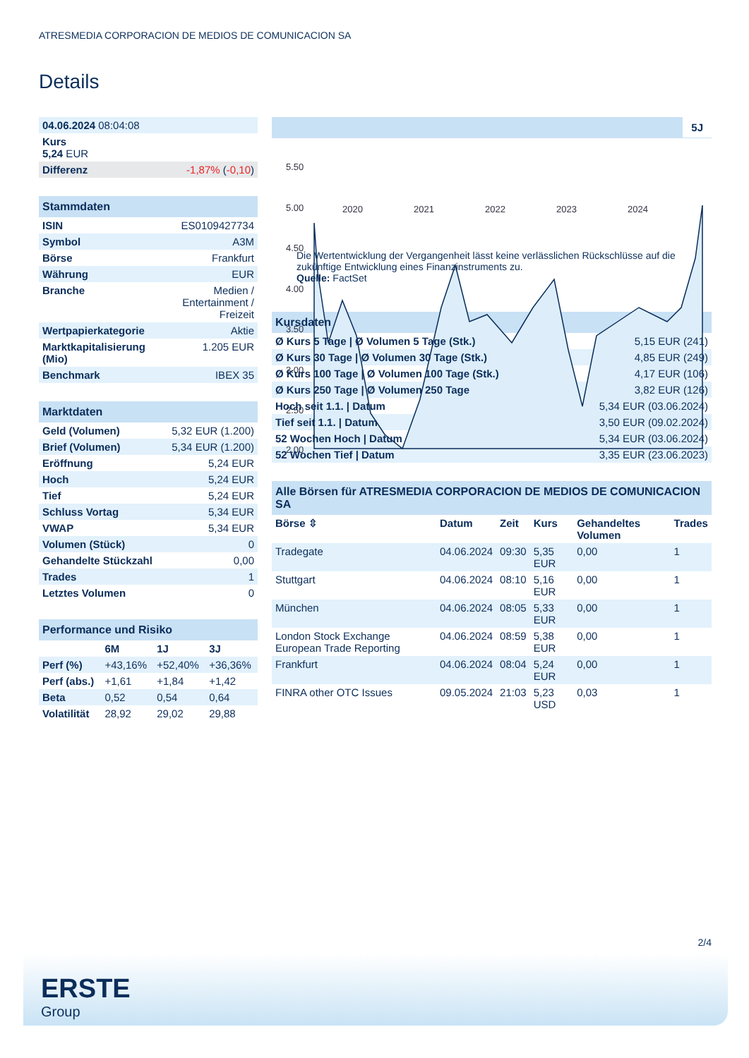ATRESMEDIA CORPORACION DE MEDIOS DE COMUNICACION SA
Details
| 04.06.2024 08:04:08 | |
| Kurs 5,24 EUR | |
| Differenz | -1,87% ( -0,10 ) |
| Stammdaten | |
| --- | --- |
| ISIN | ES0109427734 |
| Symbol | A3M |
| Börse | Frankfurt |
| Währung | EUR |
| Branche | Medien / Entertainment / Freizeit |
| Wertpapierkategorie | Aktie |
| Marktkapitalisierung (Mio) | 1.205 EUR |
| Benchmark | IBEX 35 |
| Marktdaten | |
| --- | --- |
| Geld (Volumen) | 5,32 EUR (1.200) |
| Brief (Volumen) | 5,34 EUR (1.200) |
| Eröffnung | 5,24 EUR |
| Hoch | 5,24 EUR |
| Tief | 5,24 EUR |
| Schluss Vortag | 5,34 EUR |
| VWAP | 5,34 EUR |
| Volumen (Stück) | 0 |
| Gehandelte Stückzahl | 0,00 |
| Trades | 1 |
| Letztes Volumen | 0 |
| Performance und Risiko | | | |
| --- | --- | --- | --- |
| | 6M | 1J | 3J |
| Perf (%) | +43,16% | +52,40% | +36,36% |
| Perf (abs.) | +1,61 | +1,84 | +1,42 |
| Beta | 0,52 | 0,54 | 0,64 |
| Volatilität | 28,92 | 29,02 | 29,88 |
5J
5.50
5.00
4.50
4.00
3.50
3.00
2.50
2.00
2020 2021 2022 2023 2024
Die Wertentwicklung der Vergangenheit lässt keine verlässlichen Rückschlüsse auf die zukünftige Entwicklung eines Finanzinstruments zu.
Quelle: FactSet
| Kursdaten | |
| --- | --- |
| Ø Kurs 5 Tage / Ø Volumen 5 Tage (Stk.) | 5,15 EUR (241) |
| Ø Kurs 30 Tage / Ø Volumen 30 Tage (Stk.) | 4,85 EUR (249) |
| Ø Kurs 100 Tage / Ø Volumen 100 Tage (Stk.) | 4,17 EUR (106) |
| Ø Kurs 250 Tage / Ø Volumen 250 Tage | 3,82 EUR (126) |
| Hoch seit 1.1. / Datum | 5,34 EUR (03.06.2024) |
| Tief seit 1.1. / Datum | 3,50 EUR (09.02.2024) |
| 52 Wochen Hoch / Datum | 5,34 EUR (03.06.2024) |
| 52 Wochen Tief / Datum | 3,35 EUR (23.06.2023) |
| Alle Börsen für ATRESMEDIA CORPORACION DE MEDIOS DE COMUNICACION SA | | | | | |
| --- | --- | --- | --- | --- | --- |
| Börse ⇳ | Datum | Zeit | Kurs | Gehandeltes Volumen | Trades |
| Tradegate | 04.06.2024 | 09:30 | 5,35 EUR | 0,00 | 1 |
| Stuttgart | 04.06.2024 | 08:10 | 5,16 EUR | 0,00 | 1 |
| München | 04.06.2024 | 08:05 | 5,33 EUR | 0,00 | 1 |
| London Stock Exchange European Trade Reporting | 04.06.2024 | 08:59 | 5,38 EUR | 0,00 | 1 |
| Frankfurt | 04.06.2024 | 08:04 | 5,24 EUR | 0,00 | 1 |
| FINRA other OTC Issues | 09.05.2024 | 21:03 | 5,23 USD | 0,03 | 1 |
2/4
ERSTE
Group